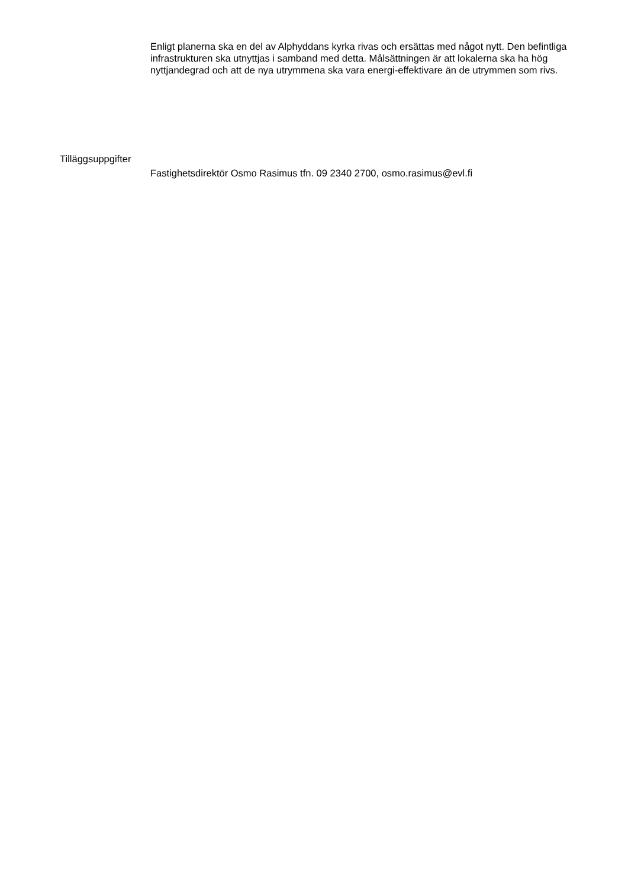Enligt planerna ska en del av Alphyddans kyrka rivas och ersättas med något nytt. Den befintliga infrastrukturen ska utnyttjas i samband med detta. Målsättningen är att lokalerna ska ha hög nyttjandegrad och att de nya utrymmena ska vara energi-effektivare än de utrymmen som rivs.
Tilläggsuppgifter
Fastighetsdirektör Osmo Rasimus tfn. 09 2340 2700, osmo.rasimus@evl.fi